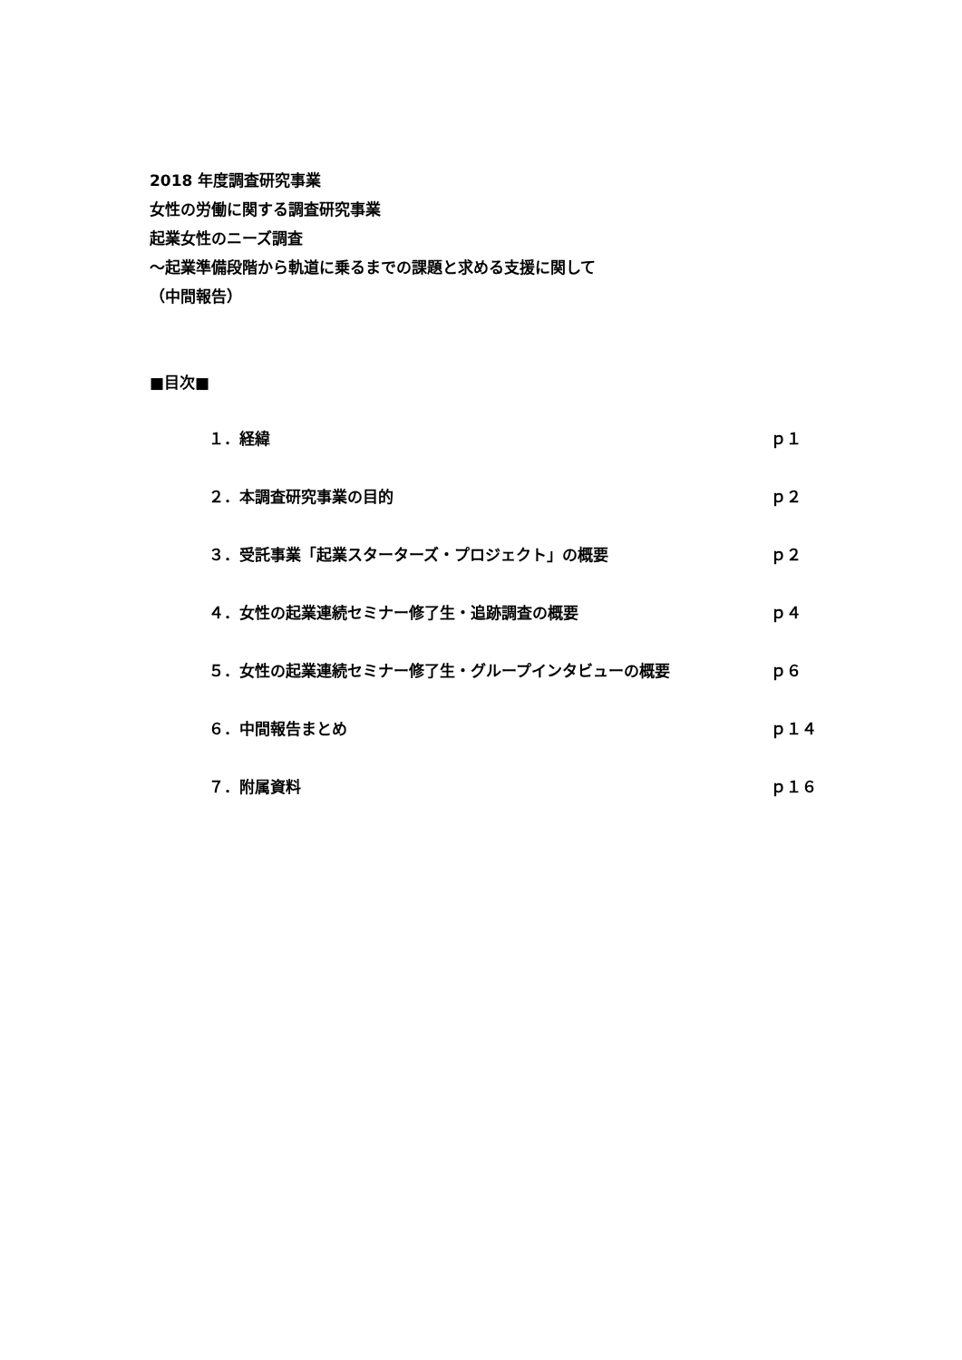2018 年度調査研究事業
女性の労働に関する調査研究事業
起業女性のニーズ調査
～起業準備段階から軌道に乗るまでの課題と求める支援に関して
（中間報告）
■目次■
１．経緯 ｐ１
２．本調査研究事業の目的 ｐ２
３．受託事業「起業スターターズ・プロジェクト」の概要 ｐ２
４．女性の起業連続セミナー修了生・追跡調査の概要 ｐ４
５．女性の起業連続セミナー修了生・グループインタビューの概要 ｐ６
６．中間報告まとめ ｐ１４
７．附属資料 ｐ１６